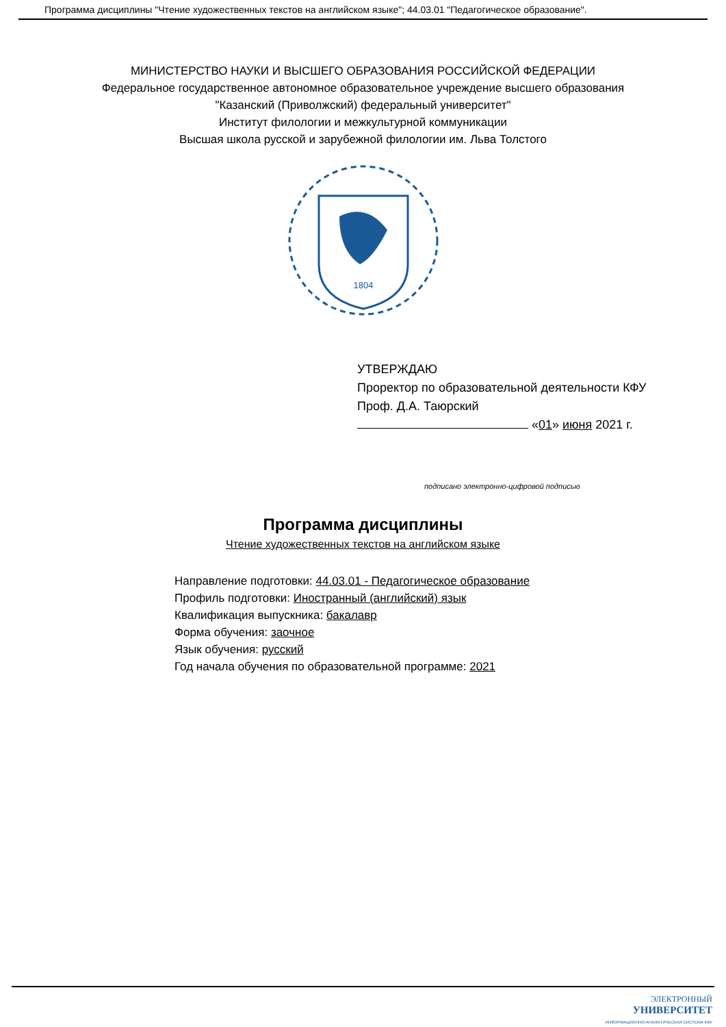Программа дисциплины "Чтение художественных текстов на английском языке"; 44.03.01 "Педагогическое образование".
МИНИСТЕРСТВО НАУКИ И ВЫСШЕГО ОБРАЗОВАНИЯ РОССИЙСКОЙ ФЕДЕРАЦИИ
Федеральное государственное автономное образовательное учреждение высшего образования
"Казанский (Приволжский) федеральный университет"
Институт филологии и межкультурной коммуникации
Высшая школа русской и зарубежной филологии им. Льва Толстого
1804
УТВЕРЖДАЮ
Проректор по образовательной деятельности КФУ
Проф. Д.А. Таюрский
«01» июня 2021 г.
подписано электронно-цифровой подписью
Программа дисциплины
Чтение художественных текстов на английском языке
Направление подготовки: 44.03.01 - Педагогическое образование
Профиль подготовки: Иностранный (английский) язык
Квалификация выпускника: бакалавр
Форма обучения: заочное
Язык обучения: русский
Год начала обучения по образовательной программе: 2021
ЭЛЕКТРОННЫЙ
УНИВЕРСИТЕТ
ИНФОРМАЦИОННО-АНАЛИТИЧЕСКАЯ СИСТЕМА КФУ